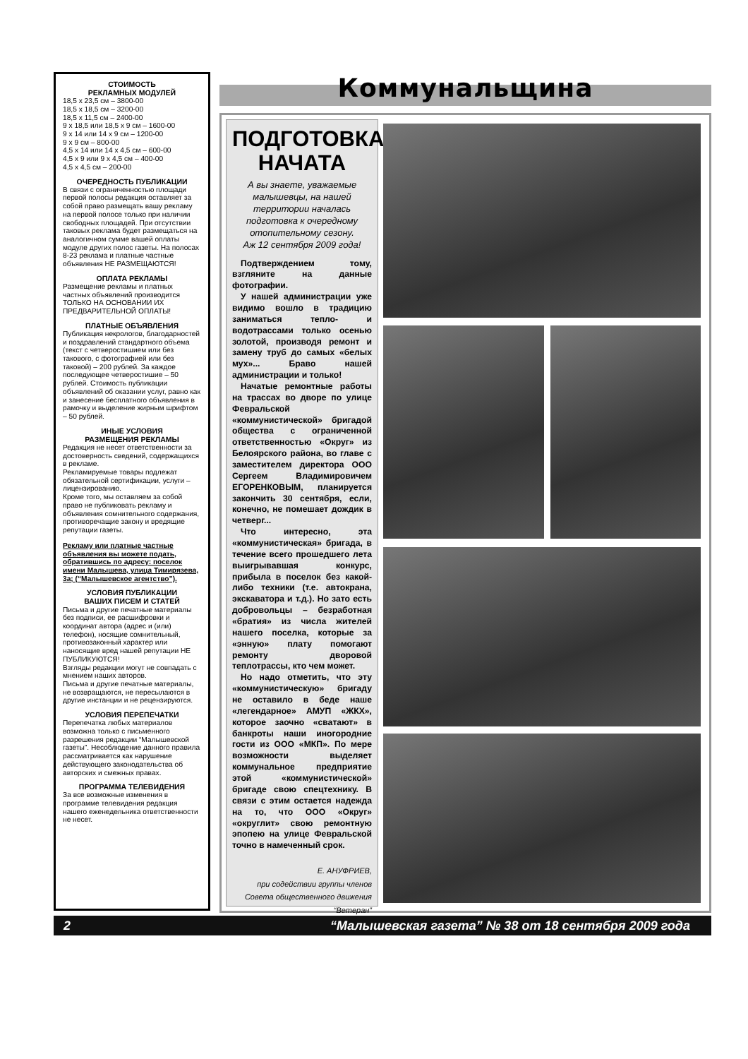СТОИМОСТЬ
РЕКЛАМНЫХ МОДУЛЕЙ
18,5 х 23,5 см – 3800-00
18,5 х 18,5 см – 3200-00
18,5 х 11,5 см – 2400-00
9 х 18,5 или 18,5 х 9 см – 1600-00
9 х 14 или 14 х 9 см – 1200-00
9 х 9 см – 800-00
4,5 х 14 или 14 х 4,5 см – 600-00
4,5 х 9 или 9 х 4,5 см – 400-00
4,5 х 4,5 см – 200-00
ОЧЕРЕДНОСТЬ ПУБЛИКАЦИИ
В связи с ограниченностью площади первой полосы редакция оставляет за собой право размещать вашу рекламу на первой полосе только при наличии свободных площадей. При отсутствии таковых реклама будет размещаться на аналогичном сумме вашей оплаты модуле других полос газеты. На полосах 8-23 реклама и платные частные объявления НЕ РАЗМЕЩАЮТСЯ!
ОПЛАТА РЕКЛАМЫ
Размещение рекламы и платных частных объявлений производится ТОЛЬКО НА ОСНОВАНИИ ИХ ПРЕДВАРИТЕЛЬНОЙ ОПЛАТЫ!
ПЛАТНЫЕ ОБЪЯВЛЕНИЯ
Публикация некрологов, благодарностей и поздравлений стандартного объема (текст с четверостишием или без такового, с фотографией или без таковой) – 200 рублей. За каждое последующее четверостишие – 50 рублей. Стоимость публикации объявлений об оказании услуг, равно как и занесение бесплатного объявления в рамочку и выделение жирным шрифтом – 50 рублей.
ИНЫЕ УСЛОВИЯ
РАЗМЕЩЕНИЯ РЕКЛАМЫ
Редакция не несет ответственности за достоверность сведений, содержащихся в рекламе.
Рекламируемые товары подлежат обязательной сертификации, услуги – лицензированию.
Кроме того, мы оставляем за собой право не публиковать рекламу и объявления сомнительного содержания, противоречащие закону и вредящие репутации газеты.
Рекламу или платные частные объявления вы можете подать, обратившись по адресу: поселок имени Малышева, улица Тимирязева, 3а; (“Малышевское агентство”).
УСЛОВИЯ ПУБЛИКАЦИИ
ВАШИХ ПИСЕМ И СТАТЕЙ
Письма и другие печатные материалы без подписи, ее расшифровки и координат автора (адрес и (или) телефон), носящие сомнительный, противозаконный характер или наносящие вред нашей репутации НЕ ПУБЛИКУЮТСЯ!
Взгляды редакции могут не совпадать с мнением наших авторов.
Письма и другие печатные материалы, не возвращаются, не пересылаются в другие инстанции и не рецензируются.
УСЛОВИЯ ПЕРЕПЕЧАТКИ
Перепечатка любых материалов возможна только с письменного разрешения редакции “Малышевской газеты”. Несоблюдение данного правила рассматривается как нарушение действующего законодательства об авторских и смежных правах.
ПРОГРАММА ТЕЛЕВИДЕНИЯ
За все возможные изменения в программе телевидения редакция нашего еженедельника ответственности не несет.
Коммунальщина
ПОДГОТОВКА НАЧАТА
А вы знаете, уважаемые малышевцы, на нашей территории началась подготовка к очередному отопительному сезону.
Аж 12 сентября 2009 года!
Подтверждением тому, взгляните на данные фотографии.
У нашей администрации уже видимо вошло в традицию заниматься тепло- и водотрассами только осенью золотой, производя ремонт и замену труб до самых «белых мух»... Браво нашей администрации и только!
Начатые ремонтные работы на трассах во дворе по улице Февральской «коммунистической» бригадой общества с ограниченной ответственностью «Округ» из Белоярского района, во главе с заместителем директора ООО Сергеем Владимировичем ЕГОРЕНКОВЫМ, планируется закончить 30 сентября, если, конечно, не помешает дождик в четверг...
Что интересно, эта «коммунистическая» бригада, в течение всего прошедшего лета выигрывавшая конкурс, прибыла в поселок без какой-либо техники (т.е. автокрана, экскаватора и т.д.). Но зато есть добровольцы – безработная «братия» из числа жителей нашего поселка, которые за «энную» плату помогают ремонту дворовой теплотрассы, кто чем может.
Но надо отметить, что эту «коммунистическую» бригаду не оставило в беде наше «легендарное» АМУП «ЖКХ», которое заочно «сватают» в банкроты наши иногородние гости из ООО «МКП». По мере возможности выделяет коммунальное предприятие этой «коммунистической» бригаде свою спецтехнику. В связи с этим остается надежда на то, что ООО «Округ» «округлит» свою ремонтную эпопею на улице Февральской точно в намеченный срок.
Е. АНУФРИЕВ,
при содействии группы членов
Совета общественного движения
“Ветеран”
2 “Малышевская газета” № 38 от 18 сентября 2009 года